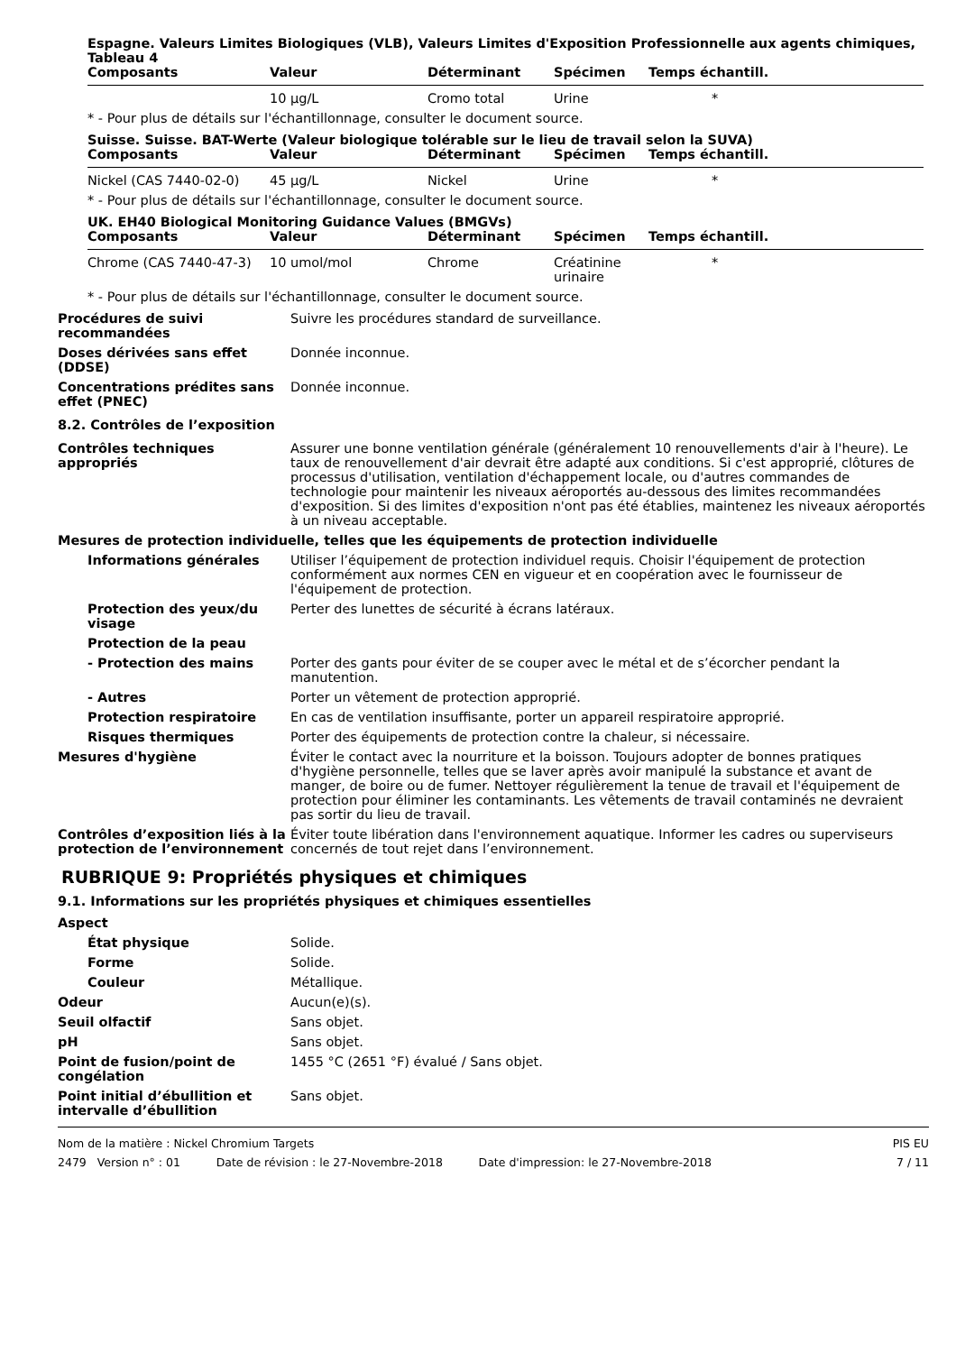Espagne. Valeurs Limites Biologiques (VLB), Valeurs Limites d'Exposition Professionnelle aux agents chimiques, Tableau 4
| Composants | Valeur | Déterminant | Spécimen | Temps échantill. |
| --- | --- | --- | --- | --- |
| | 10 µg/L | Cromo total | Urine | * |
* - Pour plus de détails sur l'échantillonnage, consulter le document source.
Suisse. Suisse. BAT-Werte (Valeur biologique tolérable sur le lieu de travail selon la SUVA)
| Composants | Valeur | Déterminant | Spécimen | Temps échantill. |
| --- | --- | --- | --- | --- |
| Nickel (CAS 7440-02-0) | 45 µg/L | Nickel | Urine | * |
* - Pour plus de détails sur l'échantillonnage, consulter le document source.
UK. EH40 Biological Monitoring Guidance Values (BMGVs)
| Composants | Valeur | Déterminant | Spécimen | Temps échantill. |
| --- | --- | --- | --- | --- |
| Chrome (CAS 7440-47-3) | 10 umol/mol | Chrome | Créatinine urinaire | * |
* - Pour plus de détails sur l'échantillonnage, consulter le document source.
Procédures de suivi recommandées
Suivre les procédures standard de surveillance.
Doses dérivées sans effet (DDSE)
Donnée inconnue.
Concentrations prédites sans effet (PNEC)
Donnée inconnue.
8.2. Contrôles de l’exposition
Contrôles techniques appropriés
Assurer une bonne ventilation générale (généralement 10 renouvellements d'air à l'heure). Le taux de renouvellement d'air devrait être adapté aux conditions. Si c'est approprié, clôtures de processus d'utilisation, ventilation d'échappement locale, ou d'autres commandes de technologie pour maintenir les niveaux aéroportés au-dessous des limites recommandées d'exposition. Si des limites d'exposition n'ont pas été établies, maintenez les niveaux aéroportés à un niveau acceptable.
Mesures de protection individuelle, telles que les équipements de protection individuelle
Informations générales Utiliser l’équipement de protection individuel requis. Choisir l'équipement de protection conformément aux normes CEN en vigueur et en coopération avec le fournisseur de l'équipement de protection.
Protection des yeux/du visage
Perter des lunettes de sécurité à écrans latéraux.
Protection de la peau
- Protection des mains Porter des gants pour éviter de se couper avec le métal et de s’écorcher pendant la manutention.
- Autres Porter un vêtement de protection approprié.
Protection respiratoire En cas de ventilation insuffisante, porter un appareil respiratoire approprié.
Risques thermiques Porter des équipements de protection contre la chaleur, si nécessaire.
Mesures d'hygiène Éviter le contact avec la nourriture et la boisson. Toujours adopter de bonnes pratiques d'hygiène personnelle, telles que se laver après avoir manipulé la substance et avant de manger, de boire ou de fumer. Nettoyer régulièrement la tenue de travail et l'équipement de protection pour éliminer les contaminants. Les vêtements de travail contaminés ne devraient pas sortir du lieu de travail.
Contrôles d’exposition liés à la protection de l’environnement
Éviter toute libération dans l'environnement aquatique. Informer les cadres ou superviseurs concernés de tout rejet dans l’environnement.
RUBRIQUE 9: Propriétés physiques et chimiques
9.1. Informations sur les propriétés physiques et chimiques essentielles
Aspect
État physique Solide.
Forme Solide.
Couleur Métallique.
Odeur Aucun(e)(s).
Seuil olfactif Sans objet.
pH Sans objet.
Point de fusion/point de congélation
1455 °C (2651 °F) évalué / Sans objet.
Point initial d’ébullition et intervalle d’ébullition
Sans objet.
Nom de la matière : Nickel Chromium Targets PIS EU
2479 Version n° : 01 Date de révision : le 27-Novembre-2018 Date d'impression: le 27-Novembre-2018 7 / 11